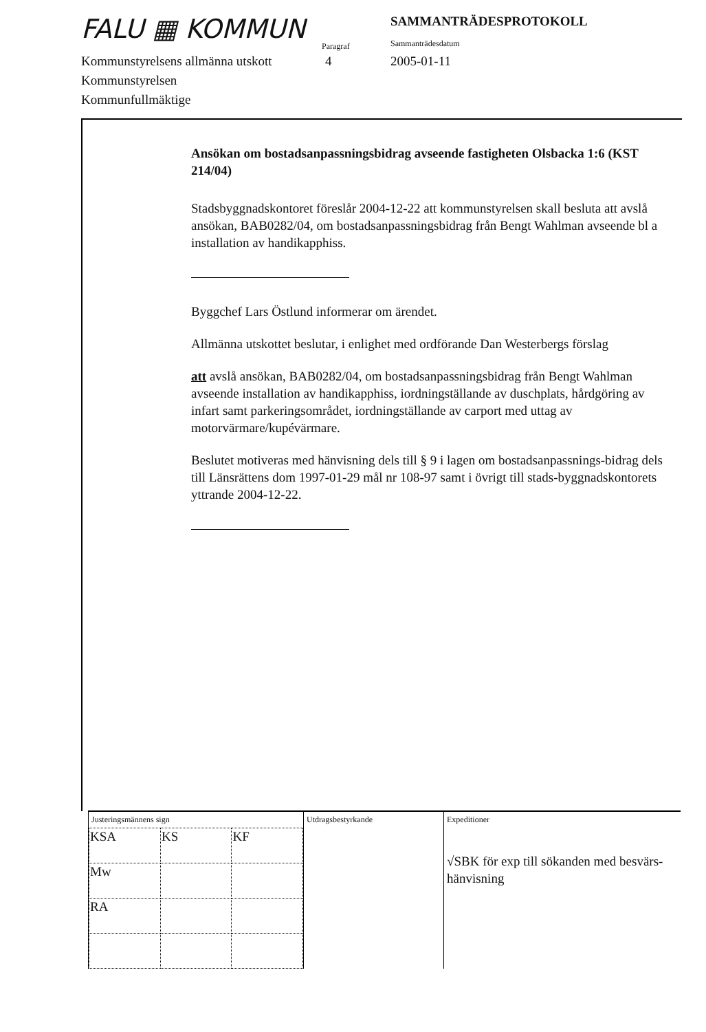FALU ▦ KOMMUN
Paragraf
SAMMANTRÄDESPROTOKOLL
Sammanträdesdatum
Kommunstyrelsens allmänna utskott
Kommunstyrelsen
Kommunfullmäktige
4 2005-01-11
Ansökan om bostadsanpassningsbidrag avseende fastigheten Olsbacka 1:6 (KST 214/04)
Stadsbyggnadskontoret föreslår 2004-12-22 att kommunstyrelsen skall besluta att avslå ansökan, BAB0282/04, om bostadsanpassningsbidrag från Bengt Wahlman avseende bl a installation av handikapphiss.
Byggchef Lars Östlund informerar om ärendet.
Allmänna utskottet beslutar, i enlighet med ordförande Dan Westerbergs förslag
att avslå ansökan, BAB0282/04, om bostadsanpassningsbidrag från Bengt Wahlman avseende installation av handikapphiss, iordningställande av duschplats, hårdgöring av infart samt parkeringsområdet, iordningställande av carport med uttag av motorvärmare/kupévärmare.
Beslutet motiveras med hänvisning dels till § 9 i lagen om bostadsanpassnings-bidrag dels till Länsrättens dom 1997-01-29 mål nr 108-97 samt i övrigt till stads-byggnadskontorets yttrande 2004-12-22.
Justeringsmännens sign
| KSA | KS | KF |
| Mw | | |
| RA | | |
Utdragsbestyrkande Expeditioner
√SBK för exp till sökanden med besvärs-
hänvisning